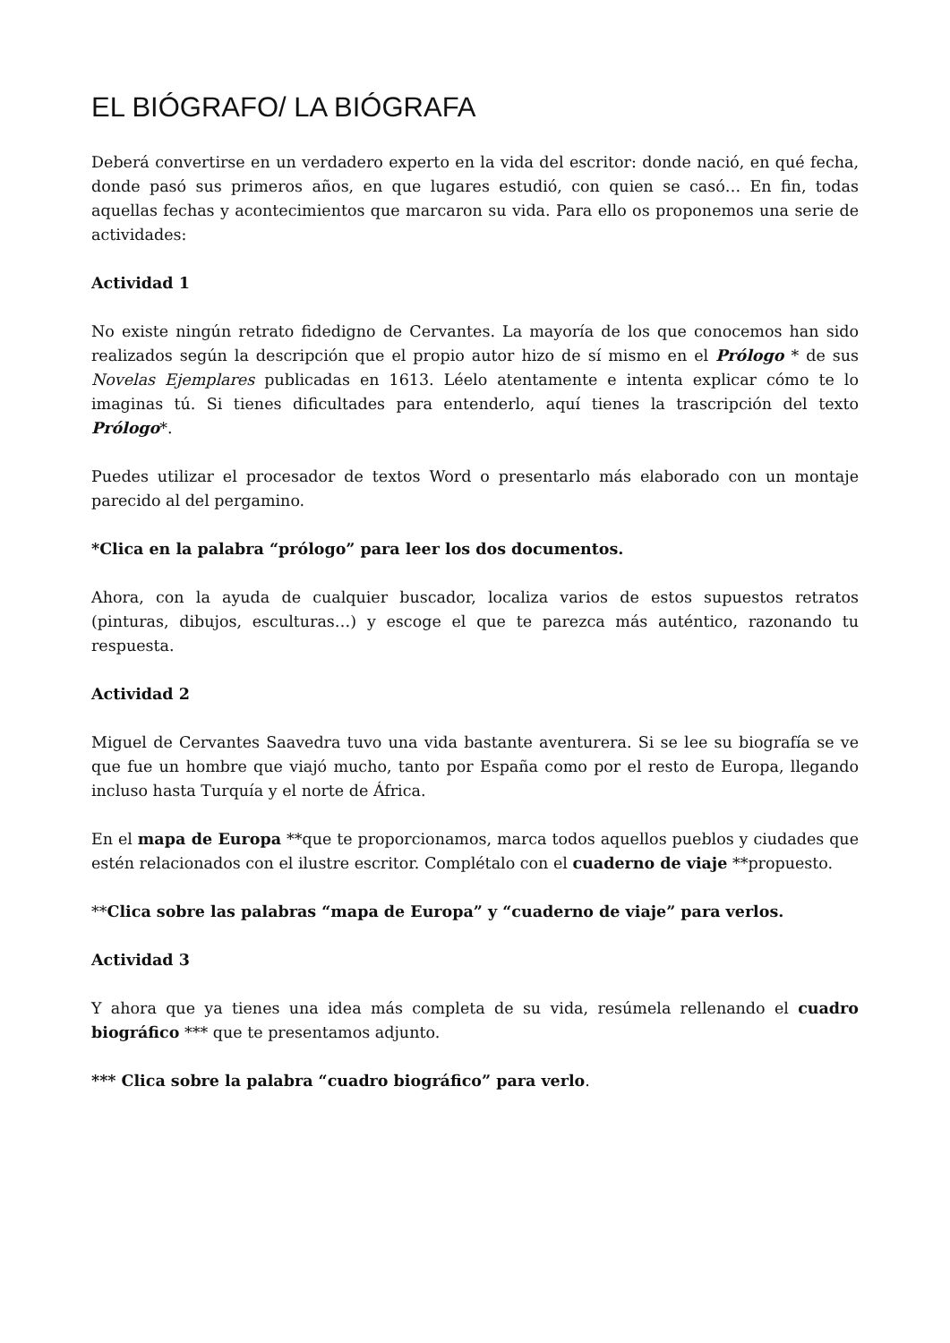EL BIÓGRAFO/ LA BIÓGRAFA
Deberá convertirse en un verdadero experto en la vida del escritor: donde nació, en qué fecha, donde pasó sus primeros años, en que lugares estudió, con quien se casó… En fin, todas aquellas fechas y acontecimientos que marcaron su vida. Para ello os proponemos una serie de actividades:
Actividad 1
No existe ningún retrato fidedigno de Cervantes. La mayoría de los que conocemos han sido realizados según la descripción que el propio autor hizo de sí mismo en el Prólogo * de sus Novelas Ejemplares publicadas en 1613. Léelo atentamente e intenta explicar cómo te lo imaginas tú. Si tienes dificultades para entenderlo, aquí tienes la trascripción del texto Prólogo*.
Puedes utilizar el procesador de textos Word o presentarlo más elaborado con un montaje parecido al del pergamino.
*Clica en la palabra “prólogo” para leer los dos documentos.
Ahora, con la ayuda de cualquier buscador, localiza varios de estos supuestos retratos (pinturas, dibujos, esculturas…) y escoge el que te parezca más auténtico, razonando tu respuesta.
Actividad 2
Miguel de Cervantes Saavedra tuvo una vida bastante aventurera. Si se lee su biografía se ve que fue un hombre que viajó mucho, tanto por España como por el resto de Europa, llegando incluso hasta Turquía y el norte de África.
En el mapa de Europa **que te proporcionamos, marca todos aquellos pueblos y ciudades que estén relacionados con el ilustre escritor. Complétalo con el cuaderno de viaje **propuesto.
**Clica sobre las palabras “mapa de Europa” y “cuaderno de viaje” para verlos.
Actividad 3
Y ahora que ya tienes una idea más completa de su vida, resúmela rellenando el cuadro biográfico *** que te presentamos adjunto.
*** Clica sobre la palabra “cuadro biográfico” para verlo.